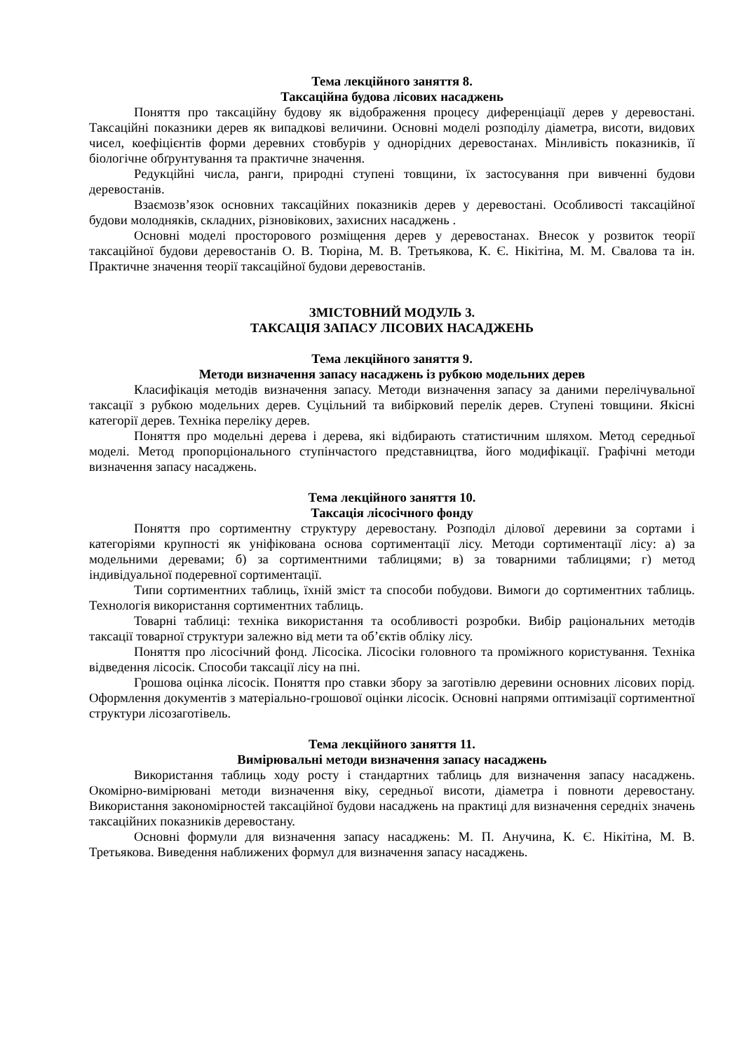Тема лекційного заняття 8.
Таксаційна будова лісових насаджень
Поняття про таксаційну будову як відображення процесу диференціації дерев у деревостані. Таксаційні показники дерев як випадкові величини. Основні моделі розподілу діаметра, висоти, видових чисел, коефіцієнтів форми деревних стовбурів у однорідних деревостанах. Мінливість показників, її біологічне обґрунтування та практичне значення.
Редукційні числа, ранги, природні ступені товщини, їх застосування при вивченні будови деревостанів.
Взаємозв’язок основних таксаційних показників дерев у деревостані. Особливості таксаційної будови молодняків, складних, різновікових, захисних насаджень .
Основні моделі просторового розміщення дерев у деревостанах. Внесок у розвиток теорії таксаційної будови деревостанів О. В. Тюріна, М. В. Третьякова, К. Є. Нікітіна, М. М. Свалова та ін. Практичне значення теорії таксаційної будови деревостанів.
ЗМІСТОВНИЙ МОДУЛЬ 3.
ТАКСАЦІЯ ЗАПАСУ ЛІСОВИХ НАСАДЖЕНЬ
Тема лекційного заняття 9.
Методи визначення запасу насаджень із рубкою модельних дерев
Класифікація методів визначення запасу. Методи визначення запасу за даними перелічувальної таксації з рубкою модельних дерев. Суцільний та вибірковий перелік дерев. Ступені товщини. Якісні категорії дерев. Техніка переліку дерев.
Поняття про модельні дерева і дерева, які відбирають статистичним шляхом. Метод середньої моделі. Метод пропорціонального ступінчастого представництва, його модифікації. Графічні методи визначення запасу насаджень.
Тема лекційного заняття 10.
Таксація лісосічного фонду
Поняття про сортиментну структуру деревостану. Розподіл ділової деревини за сортами і категоріями крупності як уніфікована основа сортиментації лісу. Методи сортиментації лісу: а) за модельними деревами; б) за сортиментними таблицями; в) за товарними таблицями; г) метод індивідуальної подеревної сортиментації.
Типи сортиментних таблиць, їхній зміст та способи побудови. Вимоги до сортиментних таблиць. Технологія використання сортиментних таблиць.
Товарні таблиці: техніка використання та особливості розробки. Вибір раціональних методів таксації товарної структури залежно від мети та об’єктів обліку лісу.
Поняття про лісосічний фонд. Лісосіка. Лісосіки головного та проміжного користування. Техніка відведення лісосік. Способи таксації лісу на пні.
Грошова оцінка лісосік. Поняття про ставки збору за заготівлю деревини основних лісових порід. Оформлення документів з матеріально-грошової оцінки лісосік. Основні напрями оптимізації сортиментної структури лісозаготівель.
Тема лекційного заняття 11.
Вимірювальні методи визначення запасу насаджень
Використання таблиць ходу росту і стандартних таблиць для визначення запасу насаджень. Окомірно-вимірювані методи визначення віку, середньої висоти, діаметра і повноти деревостану. Використання закономірностей таксаційної будови насаджень на практиці для визначення середніх значень таксаційних показників деревостану.
Основні формули для визначення запасу насаджень: М. П. Анучина, К. Є. Нікітіна, М. В. Третьякова. Виведення наближених формул для визначення запасу насаджень.